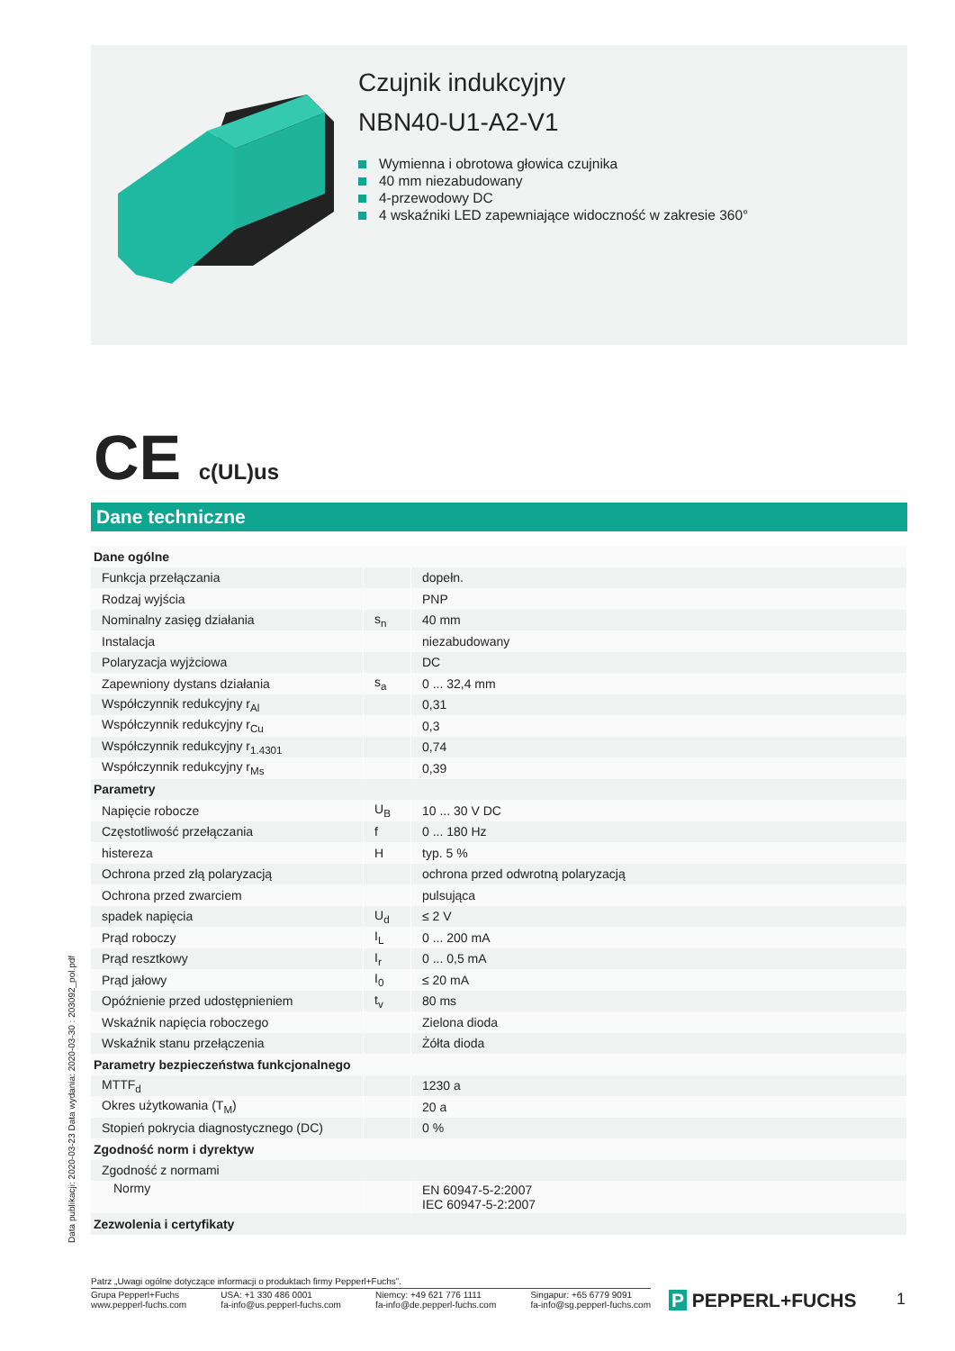Czujnik indukcyjny
NBN40-U1-A2-V1
Wymienna i obrotowa głowica czujnika
40 mm niezabudowany
4-przewodowy DC
4 wskaźniki LED zapewniające widoczność w zakresie 360°
CE c(UL)us
Dane techniczne
| Dane ogólne | | |
| Funkcja przełączania | | dopełn. |
| Rodzaj wyjścia | | PNP |
| Nominalny zasięg działania | s<sub>n</sub> | 40 mm |
| Instalacja | | niezabudowany |
| Polaryzacja wyjżciowa | | DC |
| Zapewniony dystans działania | s<sub>a</sub> | 0 ... 32,4 mm |
| Współczynnik redukcyjny r<sub>Al</sub> | | 0,31 |
| Współczynnik redukcyjny r<sub>Cu</sub> | | 0,3 |
| Współczynnik redukcyjny r<sub>1.4301</sub> | | 0,74 |
| Współczynnik redukcyjny r<sub>Ms</sub> | | 0,39 |
| Parametry | | |
| Napięcie robocze | U<sub>B</sub> | 10 ... 30 V DC |
| Częstotliwość przełączania | f | 0 ... 180 Hz |
| histereza | H | typ. 5 % |
| Ochrona przed złą polaryzacją | | ochrona przed odwrotną polaryzacją |
| Ochrona przed zwarciem | | pulsująca |
| spadek napięcia | U<sub>d</sub> | ≤ 2 V |
| Prąd roboczy | I<sub>L</sub> | 0 ... 200 mA |
| Prąd resztkowy | I<sub>r</sub> | 0 ... 0,5 mA |
| Prąd jałowy | I<sub>0</sub> | ≤ 20 mA |
| Opóźnienie przed udostępnieniem | t<sub>v</sub> | 80 ms |
| Wskaźnik napięcia roboczego | | Zielona dioda |
| Wskaźnik stanu przełączenia | | Żółta dioda |
| Parametry bezpieczeństwa funkcjonalnego | | |
| MTTF<sub>d</sub> | | 1230 a |
| Okres użytkowania (T<sub>M</sub>) | | 20 a |
| Stopień pokrycia diagnostycznego (DC) | | 0 % |
| Zgodność norm i dyrektyw | | |
| Zgodność z normami | | |
| Normy | | EN 60947-5-2:2007 IEC 60947-5-2:2007 |
| Zezwolenia i certyfikaty | | |
Data publikacji: 2020-03-23 Data wydania: 2020-03-30 : 203092_pol.pdf
Patrz „Uwagi ogólne dotyczące informacji o produktach firmy Pepperl+Fuchs”.
Grupa Pepperl+Fuchs
www.pepperl-fuchs.com
USA: +1 330 486 0001
fa-info@us.pepperl-fuchs.com
Niemcy: +49 621 776 1111
fa-info@de.pepperl-fuchs.com
Singapur: +65 6779 9091
fa-info@sg.pepperl-fuchs.com
P PEPPERL+FUCHS 1